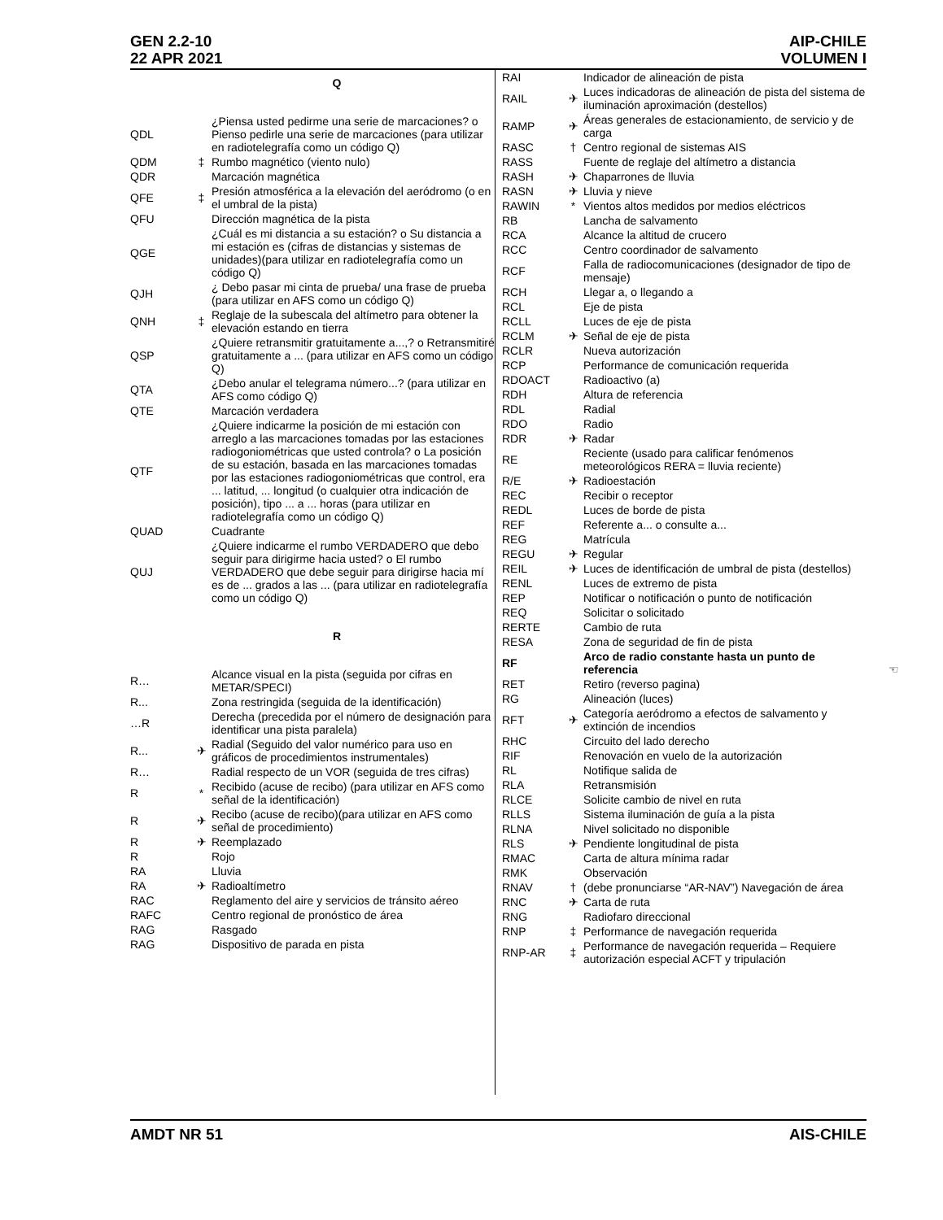GEN 2.2-10
22 APR 2021
AIP-CHILE
VOLUMEN I
Q
| QDL | | ¿Piensa usted pedirme una serie de marcaciones? o Pienso pedirle una serie de marcaciones (para utilizar en radiotelegrafía como un código Q) |
| QDM | ‡ | Rumbo magnético (viento nulo) |
| QDR | | Marcación magnética |
| QFE | ‡ | Presión atmosférica a la elevación del aeródromo (o en el umbral de la pista) |
| QFU | | Dirección magnética de la pista |
| QGE | | ¿Cuál es mi distancia a su estación? o Su distancia a mi estación es (cifras de distancias y sistemas de unidades)(para utilizar en radiotelegrafía como un código Q) |
| QJH | | ¿ Debo pasar mi cinta de prueba/ una frase de prueba (para utilizar en AFS como un código Q) |
| QNH | ‡ | Reglaje de la subescala del altímetro para obtener la elevación estando en tierra |
| QSP | | ¿Quiere retransmitir gratuitamente a...,? o Retransmitiré gratuitamente a ... (para utilizar en AFS como un código Q) |
| QTA | | ¿Debo anular el telegrama número...? (para utilizar en AFS como código Q) |
| QTE | | Marcación verdadera |
| QTF | | ¿Quiere indicarme la posición de mi estación con arreglo a las marcaciones tomadas por las estaciones radiogoniométricas que usted controla? o La posición de su estación, basada en las marcaciones tomadas por las estaciones radiogoniométricas que control, era ... latitud, ... longitud (o cualquier otra indicación de posición), tipo ... a ... horas (para utilizar en radiotelegrafía como un código Q) |
| QUAD | | Cuadrante |
| QUJ | | ¿Quiere indicarme el rumbo VERDADERO que debo seguir para dirigirme hacia usted? o El rumbo VERDADERO que debe seguir para dirigirse hacia mí es de ... grados a las ... (para utilizar en radiotelegrafía como un código Q) |
R
| R… | | Alcance visual en la pista (seguida por cifras en METAR/SPECI) |
| R... | | Zona restringida (seguida de la identificación) |
| …R | | Derecha (precedida por el número de designación para identificar una pista paralela) |
| R... | ✈ | Radial (Seguido del valor numérico para uso en gráficos de procedimientos instrumentales) |
| R… | | Radial respecto de un VOR (seguida de tres cifras) |
| R | * | Recibido (acuse de recibo) (para utilizar en AFS como señal de la identificación) |
| R | ✈ | Recibo (acuse de recibo)(para utilizar en AFS como señal de procedimiento) |
| R | ✈ | Reemplazado |
| R | | Rojo |
| RA | | Lluvia |
| RA | ✈ | Radioaltímetro |
| RAC | | Reglamento del aire y servicios de tránsito aéreo |
| RAFC | | Centro regional de pronóstico de área |
| RAG | | Rasgado |
| RAG | | Dispositivo de parada en pista |
| RAI | | Indicador de alineación de pista |
| RAIL | ✈ | Luces indicadoras de alineación de pista del sistema de iluminación aproximación (destellos) |
| RAMP | ✈ | Áreas generales de estacionamiento, de servicio y de carga |
| RASC | † | Centro regional de sistemas AIS |
| RASS | | Fuente de reglaje del altímetro a distancia |
| RASH | ✈ | Chaparrones de lluvia |
| RASN | ✈ | Lluvia y nieve |
| RAWIN | * | Vientos altos medidos por medios eléctricos |
| RB | | Lancha de salvamento |
| RCA | | Alcance la altitud de crucero |
| RCC | | Centro coordinador de salvamento |
| RCF | | Falla de radiocomunicaciones (designador de tipo de mensaje) |
| RCH | | Llegar a, o llegando a |
| RCL | | Eje de pista |
| RCLL | | Luces de eje de pista |
| RCLM | ✈ | Señal de eje de pista |
| RCLR | | Nueva autorización |
| RCP | | Performance de comunicación requerida |
| RDOACT | | Radioactivo (a) |
| RDH | | Altura de referencia |
| RDL | | Radial |
| RDO | | Radio |
| RDR | ✈ | Radar |
| RE | | Reciente (usado para calificar fenómenos meteorológicos RERA = lluvia reciente) |
| R/E | ✈ | Radioestación |
| REC | | Recibir o receptor |
| REDL | | Luces de borde de pista |
| REF | | Referente a... o consulte a... |
| REG | | Matrícula |
| REGU | ✈ | Regular |
| REIL | ✈ | Luces de identificación de umbral de pista (destellos) |
| RENL | | Luces de extremo de pista |
| REP | | Notificar o notificación o punto de notificación |
| REQ | | Solicitar o solicitado |
| RERTE | | Cambio de ruta |
| RESA | | Zona de seguridad de fin de pista |
| RF | | Arco de radio constante hasta un punto de referencia ☜ |
| RET | | Retiro (reverso pagina) |
| RG | | Alineación (luces) |
| RFT | ✈ | Categoría aeródromo a efectos de salvamento y extinción de incendios |
| RHC | | Circuito del lado derecho |
| RIF | | Renovación en vuelo de la autorización |
| RL | | Notifique salida de |
| RLA | | Retransmisión |
| RLCE | | Solicite cambio de nivel en ruta |
| RLLS | | Sistema iluminación de guía a la pista |
| RLNA | | Nivel solicitado no disponible |
| RLS | ✈ | Pendiente longitudinal de pista |
| RMAC | | Carta de altura mínima radar |
| RMK | | Observación |
| RNAV | † | (debe pronunciarse “AR-NAV”) Navegación de área |
| RNC | ✈ | Carta de ruta |
| RNG | | Radiofaro direccional |
| RNP | ‡ | Performance de navegación requerida |
| RNP-AR | ‡ | Performance de navegación requerida – Requiere autorización especial ACFT y tripulación |
AMDT NR 51 AIS-CHILE